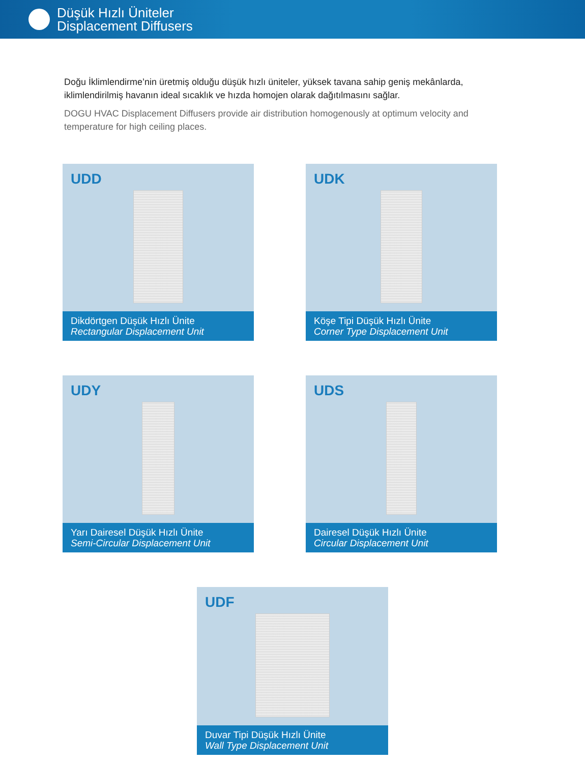Düşük Hızlı Üniteler
Displacement Diffusers
Doğu İklimlendirme’nin üretmiş olduğu düşük hızlı üniteler, yüksek tavana sahip geniş mekânlarda, iklimlendirilmiş havanın ideal sıcaklık ve hızda homojen olarak dağıtılmasını sağlar.
DOGU HVAC Displacement Diffusers provide air distribution homogenously at optimum velocity and temperature for high ceiling places.
UDD
Dikdörtgen Düşük Hızlı Ünite
Rectangular Displacement Unit
UDK
Köşe Tipi Düşük Hızlı Ünite
Corner Type Displacement Unit
UDY
Yarı Dairesel Düşük Hızlı Ünite
Semi-Circular Displacement Unit
UDS
Dairesel Düşük Hızlı Ünite
Circular Displacement Unit
UDF
Duvar Tipi Düşük Hızlı Ünite
Wall Type Displacement Unit